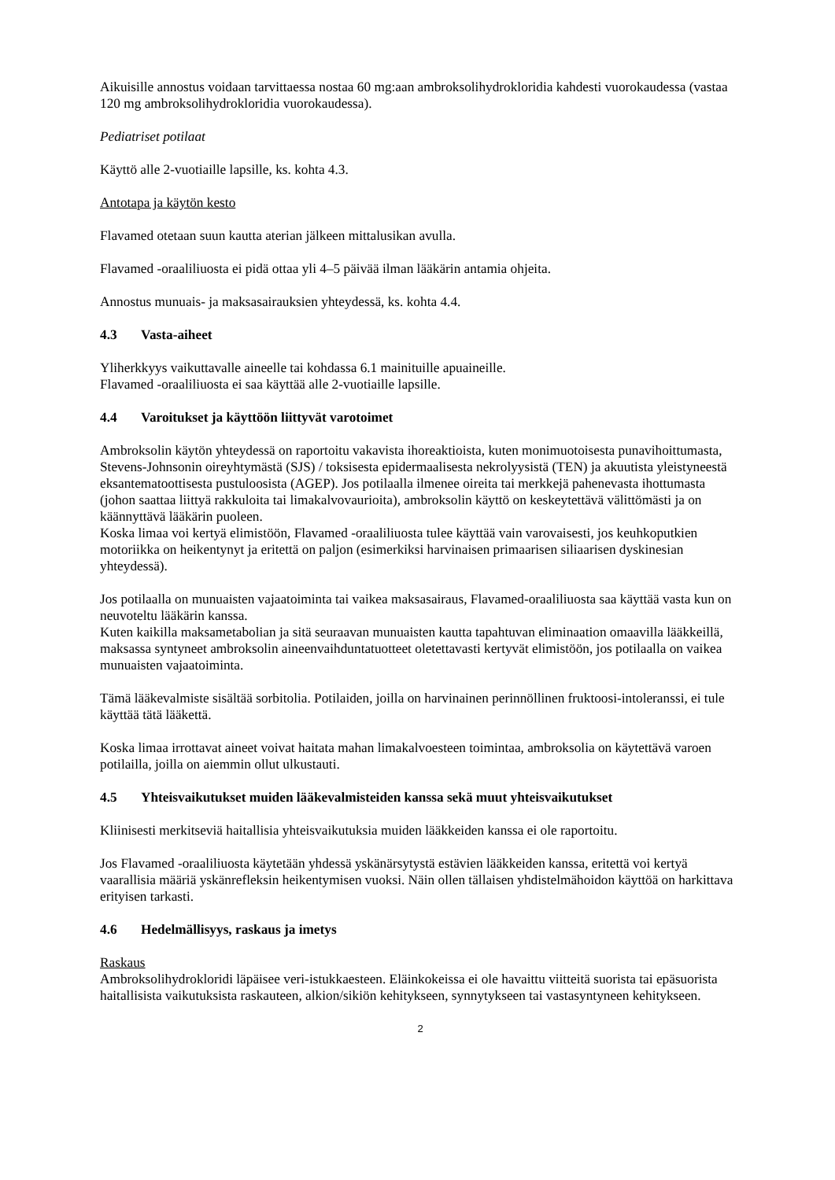Aikuisille annostus voidaan tarvittaessa nostaa 60 mg:aan ambroksolihydrokloridia kahdesti vuorokaudessa (vastaa 120 mg ambroksolihydrokloridia vuorokaudessa).
Pediatriset potilaat
Käyttö alle 2-vuotiaille lapsille, ks. kohta 4.3.
Antotapa ja käytön kesto
Flavamed otetaan suun kautta aterian jälkeen mittalusikan avulla.
Flavamed -oraaliliuosta ei pidä ottaa yli 4–5 päivää ilman lääkärin antamia ohjeita.
Annostus munuais- ja maksasairauksien yhteydessä, ks. kohta 4.4.
4.3 Vasta-aiheet
Yliherkkyys vaikuttavalle aineelle tai kohdassa 6.1 mainituille apuaineille.
Flavamed -oraaliliuosta ei saa käyttää alle 2-vuotiaille lapsille.
4.4 Varoitukset ja käyttöön liittyvät varotoimet
Ambroksolin käytön yhteydessä on raportoitu vakavista ihoreaktioista, kuten monimuotoisesta punavihoittumasta, Stevens-Johnsonin oireyhtymästä (SJS) / toksisesta epidermaalisesta nekrolyysistä (TEN) ja akuutista yleistyneestä eksantematoottisesta pustuloosista (AGEP). Jos potilaalla ilmenee oireita tai merkkejä pahenevasta ihottumasta (johon saattaa liittyä rakkuloita tai limakalvovaurioita), ambroksolin käyttö on keskeytettävä välittömästi ja on käännyttävä lääkärin puoleen.
Koska limaa voi kertyä elimistöön, Flavamed -oraaliliuosta tulee käyttää vain varovaisesti, jos keuhkoputkien motoriikka on heikentynyt ja eritettä on paljon (esimerkiksi harvinaisen primaarisen siliaarisen dyskinesian yhteydessä).
Jos potilaalla on munuaisten vajaatoiminta tai vaikea maksasairaus, Flavamed-oraaliliuosta saa käyttää vasta kun on neuvoteltu lääkärin kanssa.
Kuten kaikilla maksametabolian ja sitä seuraavan munuaisten kautta tapahtuvan eliminaation omaavilla lääkkeillä, maksassa syntyneet ambroksolin aineenvaihduntatuotteet oletettavasti kertyvät elimistöön, jos potilaalla on vaikea munuaisten vajaatoiminta.
Tämä lääkevalmiste sisältää sorbitolia. Potilaiden, joilla on harvinainen perinnöllinen fruktoosi-intoleranssi, ei tule käyttää tätä lääkettä.
Koska limaa irrottavat aineet voivat haitata mahan limakalvoesteen toimintaa, ambroksolia on käytettävä varoen potilailla, joilla on aiemmin ollut ulkustauti.
4.5 Yhteisvaikutukset muiden lääkevalmisteiden kanssa sekä muut yhteisvaikutukset
Kliinisesti merkitseviä haitallisia yhteisvaikutuksia muiden lääkkeiden kanssa ei ole raportoitu.
Jos Flavamed -oraaliliuosta käytetään yhdessä yskänärsytystä estävien lääkkeiden kanssa, eritettä voi kertyä vaarallisia määriä yskänrefleksin heikentymisen vuoksi. Näin ollen tällaisen yhdistelmähoidon käyttöä on harkittava erityisen tarkasti.
4.6 Hedelmällisyys, raskaus ja imetys
Raskaus
Ambroksolihydrokloridi läpäisee veri-istukkaesteen. Eläinkokeissa ei ole havaittu viitteitä suorista tai epäsuorista haitallisista vaikutuksista raskauteen, alkion/sikiön kehitykseen, synnytykseen tai vastasyntyneen kehitykseen.
2